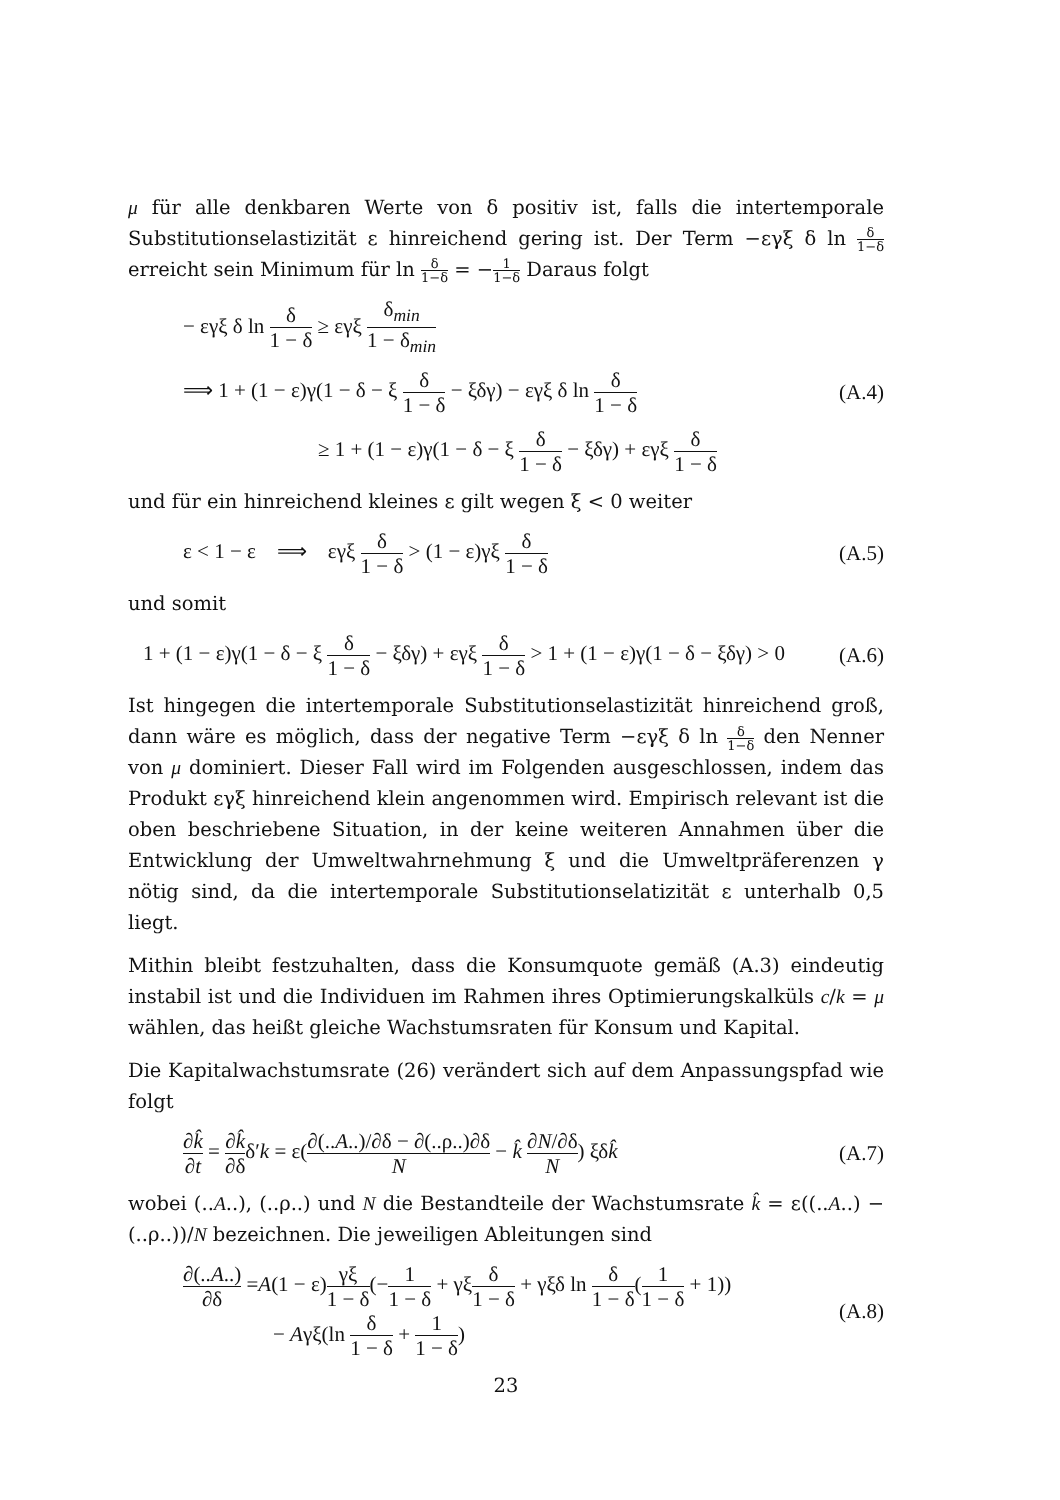μ für alle denkbaren Werte von δ positiv ist, falls die intertemporale Substitutions­elastizität ε hinreichend gering ist. Der Term −εγξ δ ln δ 1−δ erreicht sein Minimum für ln δ 1−δ = −1 1−δ Daraus folgt
− εγξ δ ln δ 1 − δ ≥ εγξ δ<sub>min</sub> 1 − δ<sub>min</sub>
⟹ 1 + (1 − ε)γ(1 − δ − ξ δ 1 − δ − ξδγ) − εγξ δ ln δ 1 − δ
(A.4)
≥ 1 + (1 − ε)γ(1 − δ − ξ δ 1 − δ − ξδγ) + εγξ δ 1 − δ
und für ein hinreichend kleines ε gilt wegen ξ < 0 weiter
ε < 1 − ε ⟹ εγξ δ 1 − δ > (1 − ε)γξ δ 1 − δ
(A.5)
und somit
1 + (1 − ε)γ(1 − δ − ξ δ 1 − δ − ξδγ) + εγξ δ 1 − δ > 1 + (1 − ε)γ(1 − δ − ξδγ) > 0
(A.6)
Ist hingegen die intertemporale Substitutionselastizität hinreichend groß, dann wäre es möglich, dass der negative Term −εγξ δ ln δ 1−δ den Nenner von μ dominiert. Dieser Fall wird im Folgenden ausgeschlossen, indem das Produkt εγξ hinreichend klein angenommen wird. Empirisch relevant ist die oben beschriebene Situation, in der keine weiteren Annahmen über die Entwicklung der Umweltwahrnehmung ξ und die Umweltpräferenzen γ nötig sind, da die intertemporale Substitutionse­latizität ε unterhalb 0,5 liegt.
Mithin bleibt festzuhalten, dass die Konsumquote gemäß (A.3) eindeutig instabil ist und die Individuen im Rahmen ihres Optimierungskalküls c/k = μ wählen, das heißt gleiche Wachstumsraten für Konsum und Kapital.
Die Kapitalwachstumsrate (26) verändert sich auf dem Anpassungspfad wie folgt
∂k̂ ∂t = ∂k̂ ∂δδ′k = ε(∂(..A..)/∂δ − ∂(..ρ..)∂δ N − k̂ ∂N/∂δ N) ξδk̂
(A.7)
wobei (..A..), (..ρ..) und N die Bestandteile der Wachstumsrate k̂ = ε((..A..) − (..ρ..))/N bezeichnen. Die jeweiligen Ableitungen sind
∂(..A..) ∂δ =A(1 − ε)γξ 1 − δ(−1 1 − δ + γξδ 1 − δ + γξδ ln δ 1 − δ(1 1 − δ + 1))
− Aγξ(ln δ 1 − δ + 1 1 − δ)
(A.8)
23